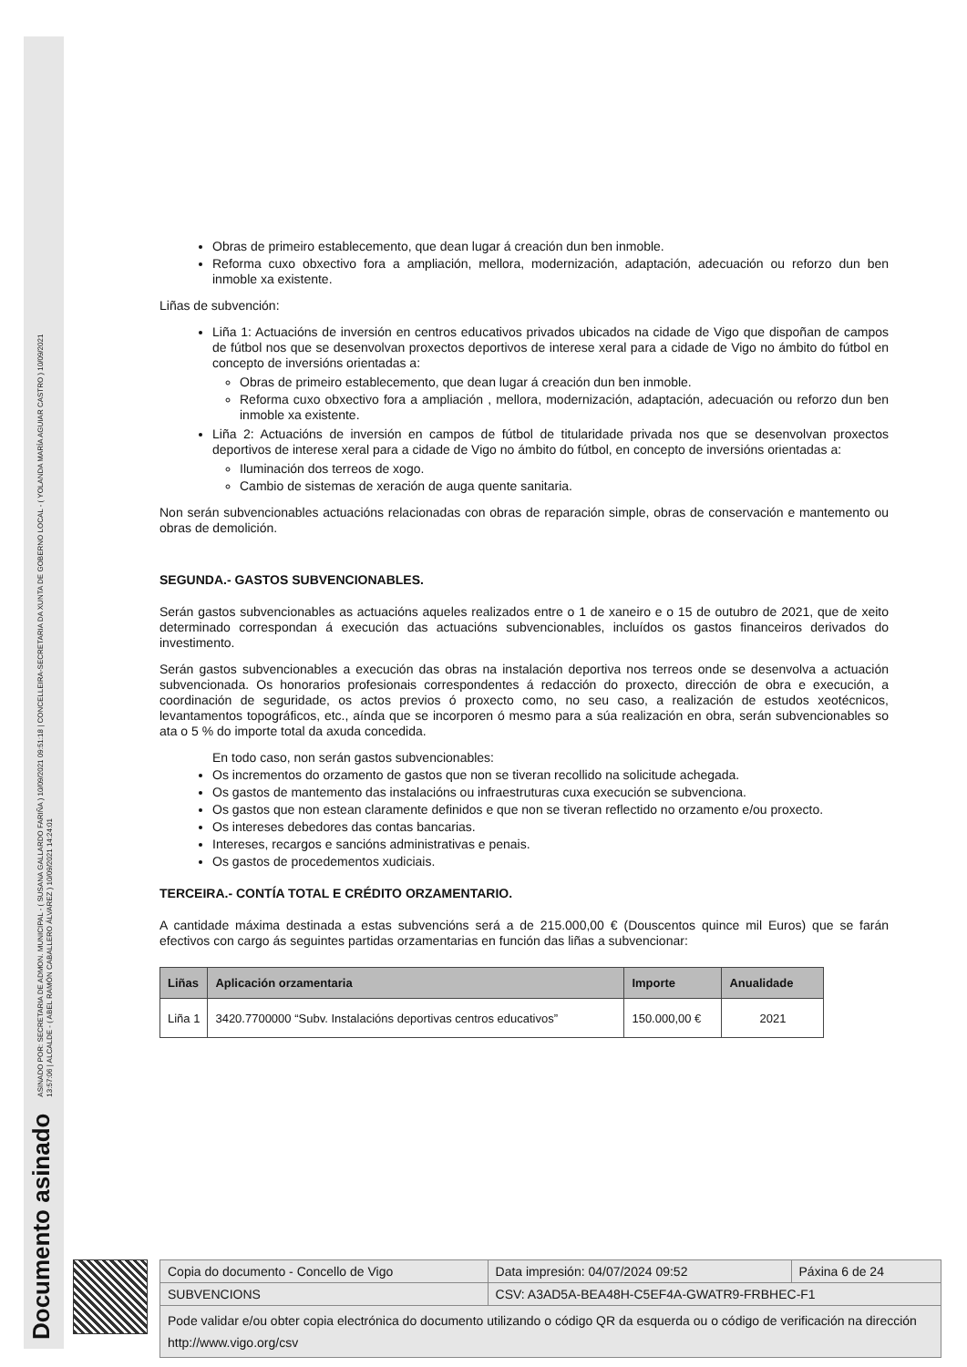Documento asinado ASINADO POR: SECRETARIA DE ADMON. MUNICIPAL - ( SUSANA GALLARDO FARIÑA ) 10/09/2021 09:51:18 | CONCELLEIRA-SECRETARIA DA XUNTA DE GOBERNO LOCAL - ( YOLANDA MARÍA AGUIAR CASTRO ) 10/09/2021
13:57:06 | ALCALDE - ( ABEL RAMÓN CABALLERO ÁLVAREZ ) 10/09/2021 14:24:01
Obras de primeiro establecemento, que dean lugar á creación dun ben inmoble.
Reforma cuxo obxectivo fora a ampliación, mellora, modernización, adaptación, adecuación ou reforzo dun ben inmoble xa existente.
Liñas de subvención:
Liña 1: Actuacións de inversión en centros educativos privados ubicados na cidade de Vigo que dispoñan de campos de fútbol nos que se desenvolvan proxectos deportivos de interese xeral para a cidade de Vigo no ámbito do fútbol en concepto de inversións orientadas a:
Obras de primeiro establecemento, que dean lugar á creación dun ben inmoble.
Reforma cuxo obxectivo fora a ampliación , mellora, modernización, adaptación, adecuación ou reforzo dun ben inmoble xa existente.
Liña 2: Actuacións de inversión en campos de fútbol de titularidade privada nos que se desenvolvan proxectos deportivos de interese xeral para a cidade de Vigo no ámbito do fútbol, en concepto de inversións orientadas a:
Iluminación dos terreos de xogo.
Cambio de sistemas de xeración de auga quente sanitaria.
Non serán subvencionables actuacións relacionadas con obras de reparación simple, obras de conservación e mantemento ou obras de demolición.
SEGUNDA.- GASTOS SUBVENCIONABLES.
Serán gastos subvencionables as actuacións aqueles realizados entre o 1 de xaneiro e o 15 de outubro de 2021, que de xeito determinado correspondan á execución das actuacións subvencionables, incluídos os gastos financeiros derivados do investimento.
Serán gastos subvencionables a execución das obras na instalación deportiva nos terreos onde se desenvolva a actuación subvencionada. Os honorarios profesionais correspondentes á redacción do proxecto, dirección de obra e execución, a coordinación de seguridade, os actos previos ó proxecto como, no seu caso, a realización de estudos xeotécnicos, levantamentos topográficos, etc., aínda que se incorporen ó mesmo para a súa realización en obra, serán subvencionables so ata o 5 % do importe total da axuda concedida.
En todo caso, non serán gastos subvencionables:
Os incrementos do orzamento de gastos que non se tiveran recollido na solicitude achegada.
Os gastos de mantemento das instalacións ou infraestruturas cuxa execución se subvenciona.
Os gastos que non estean claramente definidos e que non se tiveran reflectido no orzamento e/ou proxecto.
Os intereses debedores das contas bancarias.
Intereses, recargos e sancións administrativas e penais.
Os gastos de procedementos xudiciais.
TERCEIRA.- CONTÍA TOTAL E CRÉDITO ORZAMENTARIO.
A cantidade máxima destinada a estas subvencións será a de 215.000,00 € (Douscentos quince mil Euros) que se farán efectivos con cargo ás seguintes partidas orzamentarias en función das liñas a subvencionar:
| Liñas | Aplicación orzamentaria | Importe | Anualidade |
| --- | --- | --- | --- |
| Liña 1 | 3420.7700000 “Subv. Instalacións deportivas centros educativos” | 150.000,00 € | 2021 |
| Copia do documento - Concello de Vigo | Data impresión: 04/07/2024 09:52 | Páxina 6 de 24 |
| SUBVENCIONS | CSV: A3AD5A-BEA48H-C5EF4A-GWATR9-FRBHEC-F1 | |
| Pode validar e/ou obter copia electrónica do documento utilizando o código QR da esquerda ou o código de verificación na dirección http://www.vigo.org/csv | | |